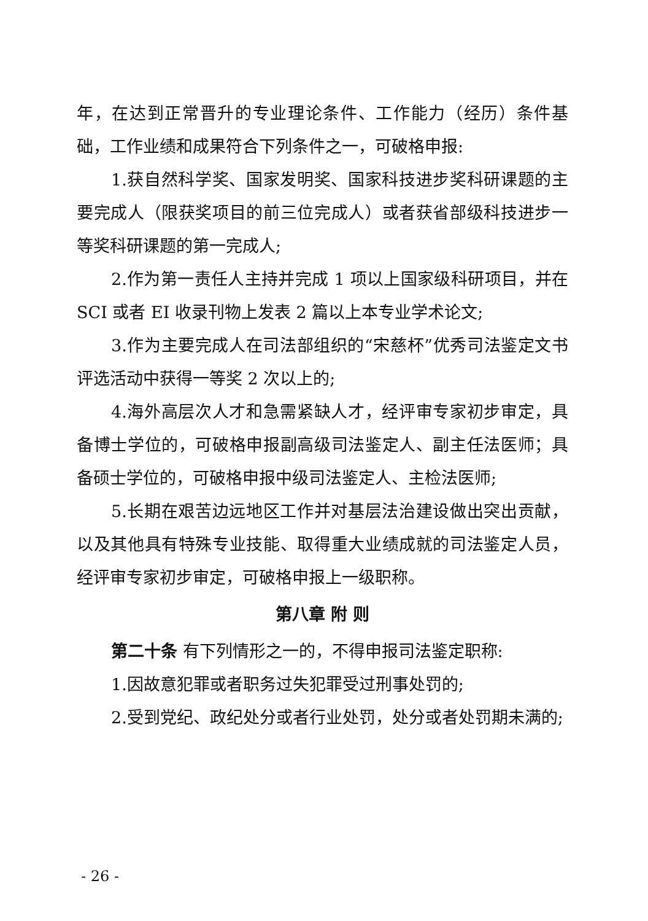年，在达到正常晋升的专业理论条件、工作能力（经历）条件基础，工作业绩和成果符合下列条件之一，可破格申报:
1.获自然科学奖、国家发明奖、国家科技进步奖科研课题的主要完成人（限获奖项目的前三位完成人）或者获省部级科技进步一等奖科研课题的第一完成人;
2.作为第一责任人主持并完成 1 项以上国家级科研项目，并在 SCI 或者 EI 收录刊物上发表 2 篇以上本专业学术论文;
3.作为主要完成人在司法部组织的“宋慈杯”优秀司法鉴定文书评选活动中获得一等奖 2 次以上的;
4.海外高层次人才和急需紧缺人才，经评审专家初步审定，具备博士学位的，可破格申报副高级司法鉴定人、副主任法医师；具备硕士学位的，可破格申报中级司法鉴定人、主检法医师;
5.长期在艰苦边远地区工作并对基层法治建设做出突出贡献，以及其他具有特殊专业技能、取得重大业绩成就的司法鉴定人员，经评审专家初步审定，可破格申报上一级职称。
第八章 附 则
第二十条 有下列情形之一的，不得申报司法鉴定职称:
1.因故意犯罪或者职务过失犯罪受过刑事处罚的;
2.受到党纪、政纪处分或者行业处罚，处分或者处罚期未满的;
- 26 -